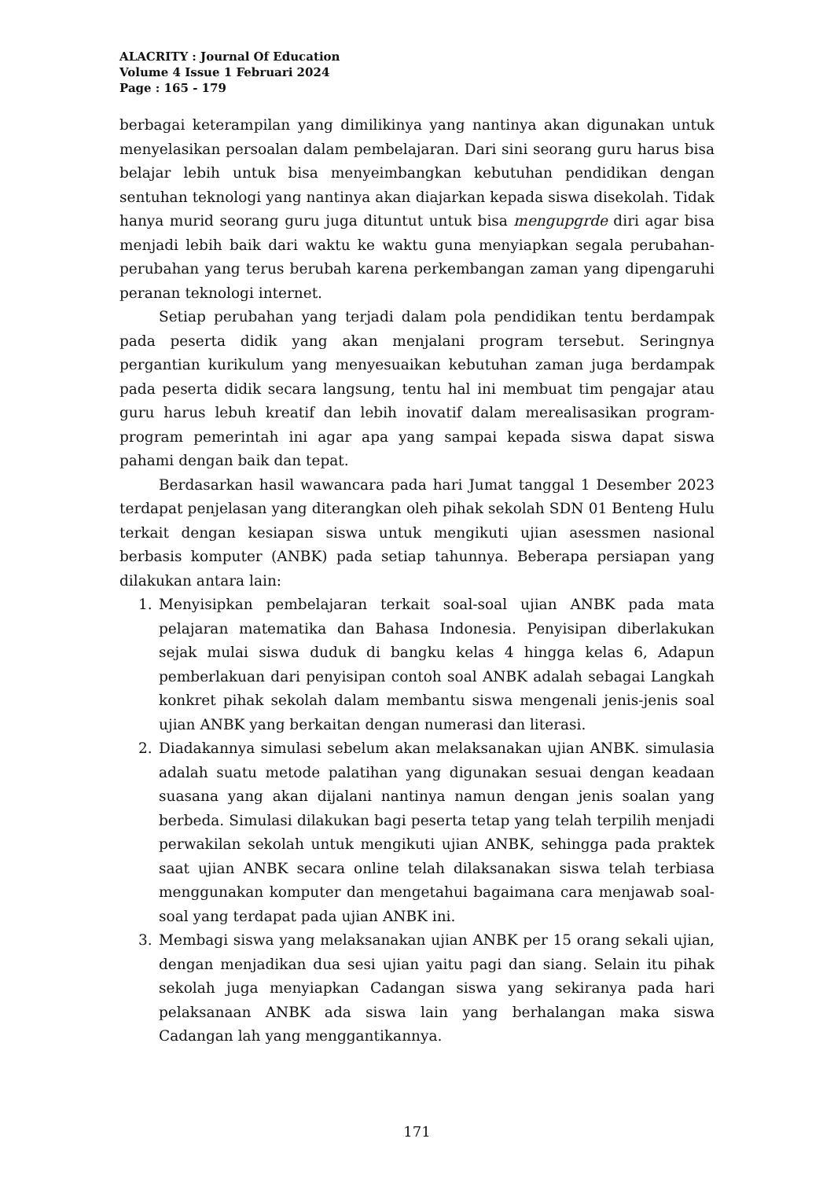ALACRITY : Journal Of Education
Volume 4 Issue 1 Februari 2024
Page : 165 - 179
berbagai keterampilan yang dimilikinya yang nantinya akan digunakan untuk menyelasikan persoalan dalam pembelajaran. Dari sini seorang guru harus bisa belajar lebih untuk bisa menyeimbangkan kebutuhan pendidikan dengan sentuhan teknologi yang nantinya akan diajarkan kepada siswa disekolah. Tidak hanya murid seorang guru juga dituntut untuk bisa mengupgrde diri agar bisa menjadi lebih baik dari waktu ke waktu guna menyiapkan segala perubahan-perubahan yang terus berubah karena perkembangan zaman yang dipengaruhi peranan teknologi internet.
Setiap perubahan yang terjadi dalam pola pendidikan tentu berdampak pada peserta didik yang akan menjalani program tersebut. Seringnya pergantian kurikulum yang menyesuaikan kebutuhan zaman juga berdampak pada peserta didik secara langsung, tentu hal ini membuat tim pengajar atau guru harus lebuh kreatif dan lebih inovatif dalam merealisasikan program-program pemerintah ini agar apa yang sampai kepada siswa dapat siswa pahami dengan baik dan tepat.
Berdasarkan hasil wawancara pada hari Jumat tanggal 1 Desember 2023 terdapat penjelasan yang diterangkan oleh pihak sekolah SDN 01 Benteng Hulu terkait dengan kesiapan siswa untuk mengikuti ujian asessmen nasional berbasis komputer (ANBK) pada setiap tahunnya. Beberapa persiapan yang dilakukan antara lain:
1. Menyisipkan pembelajaran terkait soal-soal ujian ANBK pada mata pelajaran matematika dan Bahasa Indonesia. Penyisipan diberlakukan sejak mulai siswa duduk di bangku kelas 4 hingga kelas 6, Adapun pemberlakuan dari penyisipan contoh soal ANBK adalah sebagai Langkah konkret pihak sekolah dalam membantu siswa mengenali jenis-jenis soal ujian ANBK yang berkaitan dengan numerasi dan literasi.
2. Diadakannya simulasi sebelum akan melaksanakan ujian ANBK. simulasia adalah suatu metode palatihan yang digunakan sesuai dengan keadaan suasana yang akan dijalani nantinya namun dengan jenis soalan yang berbeda. Simulasi dilakukan bagi peserta tetap yang telah terpilih menjadi perwakilan sekolah untuk mengikuti ujian ANBK, sehingga pada praktek saat ujian ANBK secara online telah dilaksanakan siswa telah terbiasa menggunakan komputer dan mengetahui bagaimana cara menjawab soal-soal yang terdapat pada ujian ANBK ini.
3. Membagi siswa yang melaksanakan ujian ANBK per 15 orang sekali ujian, dengan menjadikan dua sesi ujian yaitu pagi dan siang. Selain itu pihak sekolah juga menyiapkan Cadangan siswa yang sekiranya pada hari pelaksanaan ANBK ada siswa lain yang berhalangan maka siswa Cadangan lah yang menggantikannya.
171